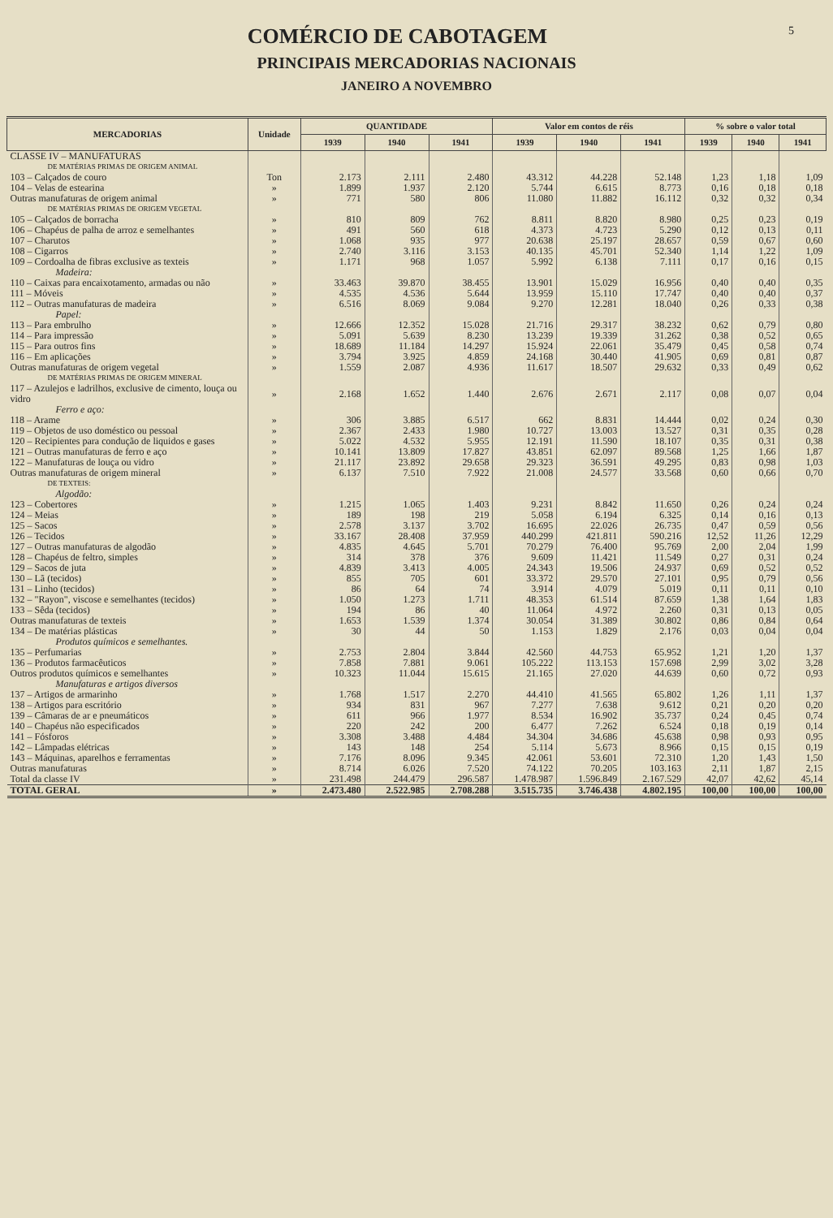5
COMÉRCIO DE CABOTAGEM
PRINCIPAIS MERCADORIAS NACIONAIS
JANEIRO A NOVEMBRO
| MERCADORIAS | Unidade | QUANTIDADE | | | Valor em contos de réis | | | % sobre o valor total | | |
| --- | --- | --- | --- | --- | --- | --- | --- | --- | --- | --- |
| | | 1939 | 1940 | 1941 | 1939 | 1940 | 1941 | 1939 | 1940 | 1941 |
| CLASSE IV – MANUFATURAS | | | | | | | | | | |
| DE MATÉRIAS PRIMAS DE ORIGEM ANIMAL | | | | | | | | | | |
| 103 – Calçados de couro | Ton | 2.173 | 2.111 | 2.480 | 43.312 | 44.228 | 52.148 | 1,23 | 1,18 | 1,09 |
| 104 – Velas de estearina | » | 1.899 | 1.937 | 2.120 | 5.744 | 6.615 | 8.773 | 0,16 | 0,18 | 0,18 |
| Outras manufaturas de origem animal | » | 771 | 580 | 806 | 11.080 | 11.882 | 16.112 | 0,32 | 0,32 | 0,34 |
| DE MATÉRIAS PRIMAS DE ORIGEM VEGETAL | | | | | | | | | | |
| 105 – Calçados de borracha | » | 810 | 809 | 762 | 8.811 | 8.820 | 8.980 | 0,25 | 0,23 | 0,19 |
| 106 – Chapéus de palha de arroz e semelhantes | » | 491 | 560 | 618 | 4.373 | 4.723 | 5.290 | 0,12 | 0,13 | 0,11 |
| 107 – Charutos | » | 1.068 | 935 | 977 | 20.638 | 25.197 | 28.657 | 0,59 | 0,67 | 0,60 |
| 108 – Cigarros | » | 2.740 | 3.116 | 3.153 | 40.135 | 45.701 | 52.340 | 1,14 | 1,22 | 1,09 |
| 109 – Cordoalha de fibras exclusive as texteis | » | 1.171 | 968 | 1.057 | 5.992 | 6.138 | 7.111 | 0,17 | 0,16 | 0,15 |
| Madeira: | | | | | | | | | | |
| 110 – Caixas para encaixotamento, armadas ou não | » | 33.463 | 39.870 | 38.455 | 13.901 | 15.029 | 16.956 | 0,40 | 0,40 | 0,35 |
| 111 – Móveis | » | 4.535 | 4.536 | 5.644 | 13.959 | 15.110 | 17.747 | 0,40 | 0,40 | 0,37 |
| 112 – Outras manufaturas de madeira | » | 6.516 | 8.069 | 9.084 | 9.270 | 12.281 | 18.040 | 0,26 | 0,33 | 0,38 |
| Papel: | | | | | | | | | | |
| 113 – Para embrulho | » | 12.666 | 12.352 | 15.028 | 21.716 | 29.317 | 38.232 | 0,62 | 0,79 | 0,80 |
| 114 – Para impressão | » | 5.091 | 5.639 | 8.230 | 13.239 | 19.339 | 31.262 | 0,38 | 0,52 | 0,65 |
| 115 – Para outros fins | » | 18.689 | 11.184 | 14.297 | 15.924 | 22.061 | 35.479 | 0,45 | 0,58 | 0,74 |
| 116 – Em aplicações | » | 3.794 | 3.925 | 4.859 | 24.168 | 30.440 | 41.905 | 0,69 | 0,81 | 0,87 |
| Outras manufaturas de origem vegetal | » | 1.559 | 2.087 | 4.936 | 11.617 | 18.507 | 29.632 | 0,33 | 0,49 | 0,62 |
| DE MATÉRIAS PRIMAS DE ORIGEM MINERAL | | | | | | | | | | |
| 117 – Azulejos e ladrilhos, exclusive de cimento, louça ou vidro | » | 2.168 | 1.652 | 1.440 | 2.676 | 2.671 | 2.117 | 0,08 | 0,07 | 0,04 |
| Ferro e aço: | | | | | | | | | | |
| 118 – Arame | » | 306 | 3.885 | 6.517 | 662 | 8.831 | 14.444 | 0,02 | 0,24 | 0,30 |
| 119 – Objetos de uso doméstico ou pessoal | » | 2.367 | 2.433 | 1.980 | 10.727 | 13.003 | 13.527 | 0,31 | 0,35 | 0,28 |
| 120 – Recipientes para condução de liquidos e gases | » | 5.022 | 4.532 | 5.955 | 12.191 | 11.590 | 18.107 | 0,35 | 0,31 | 0,38 |
| 121 – Outras manufaturas de ferro e aço | » | 10.141 | 13.809 | 17.827 | 43.851 | 62.097 | 89.568 | 1,25 | 1,66 | 1,87 |
| 122 – Manufaturas de louça ou vidro | » | 21.117 | 23.892 | 29.658 | 29.323 | 36.591 | 49.295 | 0,83 | 0,98 | 1,03 |
| Outras manufaturas de origem mineral | » | 6.137 | 7.510 | 7.922 | 21.008 | 24.577 | 33.568 | 0,60 | 0,66 | 0,70 |
| DE TEXTEIS: | | | | | | | | | | |
| Algodão: | | | | | | | | | | |
| 123 – Cobertores | » | 1.215 | 1.065 | 1.403 | 9.231 | 8.842 | 11.650 | 0,26 | 0,24 | 0,24 |
| 124 – Meias | » | 189 | 198 | 219 | 5.058 | 6.194 | 6.325 | 0,14 | 0,16 | 0,13 |
| 125 – Sacos | » | 2.578 | 3.137 | 3.702 | 16.695 | 22.026 | 26.735 | 0,47 | 0,59 | 0,56 |
| 126 – Tecidos | » | 33.167 | 28.408 | 37.959 | 440.299 | 421.811 | 590.216 | 12,52 | 11,26 | 12,29 |
| 127 – Outras manufaturas de algodão | » | 4.835 | 4.645 | 5.701 | 70.279 | 76.400 | 95.769 | 2,00 | 2,04 | 1,99 |
| 128 – Chapéus de feltro, simples | » | 314 | 378 | 376 | 9.609 | 11.421 | 11.549 | 0,27 | 0,31 | 0,24 |
| 129 – Sacos de juta | » | 4.839 | 3.413 | 4.005 | 24.343 | 19.506 | 24.937 | 0,69 | 0,52 | 0,52 |
| 130 – Lã (tecidos) | » | 855 | 705 | 601 | 33.372 | 29.570 | 27.101 | 0,95 | 0,79 | 0,56 |
| 131 – Linho (tecidos) | » | 86 | 64 | 74 | 3.914 | 4.079 | 5.019 | 0,11 | 0,11 | 0,10 |
| 132 – "Rayon", viscose e semelhantes (tecidos) | » | 1.050 | 1.273 | 1.711 | 48.353 | 61.514 | 87.659 | 1,38 | 1,64 | 1,83 |
| 133 – Sêda (tecidos) | » | 194 | 86 | 40 | 11.064 | 4.972 | 2.260 | 0,31 | 0,13 | 0,05 |
| Outras manufaturas de texteis | » | 1.653 | 1.539 | 1.374 | 30.054 | 31.389 | 30.802 | 0,86 | 0,84 | 0,64 |
| 134 – De matérias plásticas | » | 30 | 44 | 50 | 1.153 | 1.829 | 2.176 | 0,03 | 0,04 | 0,04 |
| Produtos químicos e semelhantes. | | | | | | | | | | |
| 135 – Perfumarias | » | 2.753 | 2.804 | 3.844 | 42.560 | 44.753 | 65.952 | 1,21 | 1,20 | 1,37 |
| 136 – Produtos farmacêuticos | » | 7.858 | 7.881 | 9.061 | 105.222 | 113.153 | 157.698 | 2,99 | 3,02 | 3,28 |
| Outros produtos químicos e semelhantes | » | 10.323 | 11.044 | 15.615 | 21.165 | 27.020 | 44.639 | 0,60 | 0,72 | 0,93 |
| Manufaturas e artigos diversos | | | | | | | | | | |
| 137 – Artigos de armarinho | » | 1.768 | 1.517 | 2.270 | 44.410 | 41.565 | 65.802 | 1,26 | 1,11 | 1,37 |
| 138 – Artigos para escritório | » | 934 | 831 | 967 | 7.277 | 7.638 | 9.612 | 0,21 | 0,20 | 0,20 |
| 139 – Câmaras de ar e pneumáticos | » | 611 | 966 | 1.977 | 8.534 | 16.902 | 35.737 | 0,24 | 0,45 | 0,74 |
| 140 – Chapéus não especificados | » | 220 | 242 | 200 | 6.477 | 7.262 | 6.524 | 0,18 | 0,19 | 0,14 |
| 141 – Fósforos | » | 3.308 | 3.488 | 4.484 | 34.304 | 34.686 | 45.638 | 0,98 | 0,93 | 0,95 |
| 142 – Lâmpadas elétricas | » | 143 | 148 | 254 | 5.114 | 5.673 | 8.966 | 0,15 | 0,15 | 0,19 |
| 143 – Máquinas, aparelhos e ferramentas | » | 7.176 | 8.096 | 9.345 | 42.061 | 53.601 | 72.310 | 1,20 | 1,43 | 1,50 |
| Outras manufaturas | » | 8.714 | 6.026 | 7.520 | 74.122 | 70.205 | 103.163 | 2,11 | 1,87 | 2,15 |
| Total da classe IV | » | 231.498 | 244.479 | 296.587 | 1.478.987 | 1.596.849 | 2.167.529 | 42,07 | 42,62 | 45,14 |
| TOTAL GERAL | » | 2.473.480 | 2.522.985 | 2.708.288 | 3.515.735 | 3.746.438 | 4.802.195 | 100,00 | 100,00 | 100,00 |